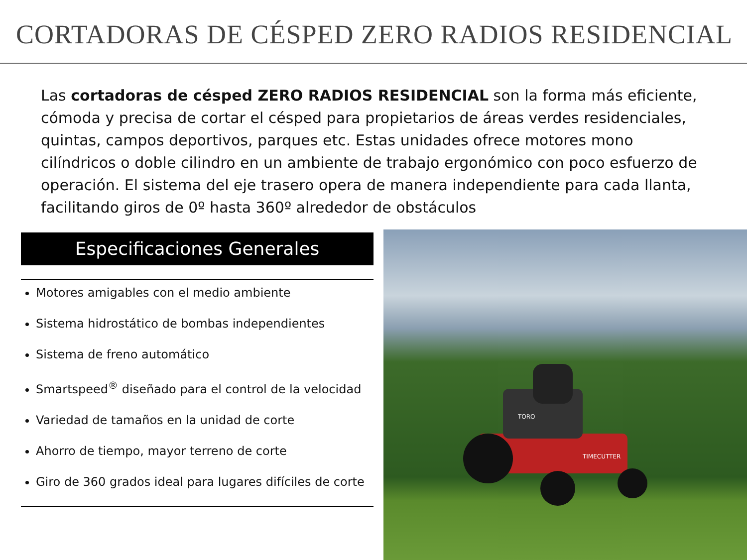CORTADORAS DE CÉSPED ZERO RADIOS RESIDENCIAL
Las cortadoras de césped ZERO RADIOS RESIDENCIAL son la forma más eficiente, cómoda y precisa de cortar el césped para propietarios de áreas verdes residenciales, quintas, campos deportivos, parques etc. Estas unidades ofrece motores mono cilíndricos o doble cilindro en un ambiente de trabajo ergonómico con poco esfuerzo de operación. El sistema del eje trasero opera de manera independiente para cada llanta, facilitando giros de 0º hasta 360º alrededor de obstáculos
Especificaciones Generales
Motores amigables con el medio ambiente
Sistema hidrostático de bombas independientes
Sistema de freno automático
Smartspeed<sup>®</sup> diseñado para el control de la velocidad
Variedad de tamaños en la unidad de corte
Ahorro de tiempo, mayor terreno de corte
Giro de 360 grados ideal para lugares difíciles de corte
TIMECUTTER
TORO